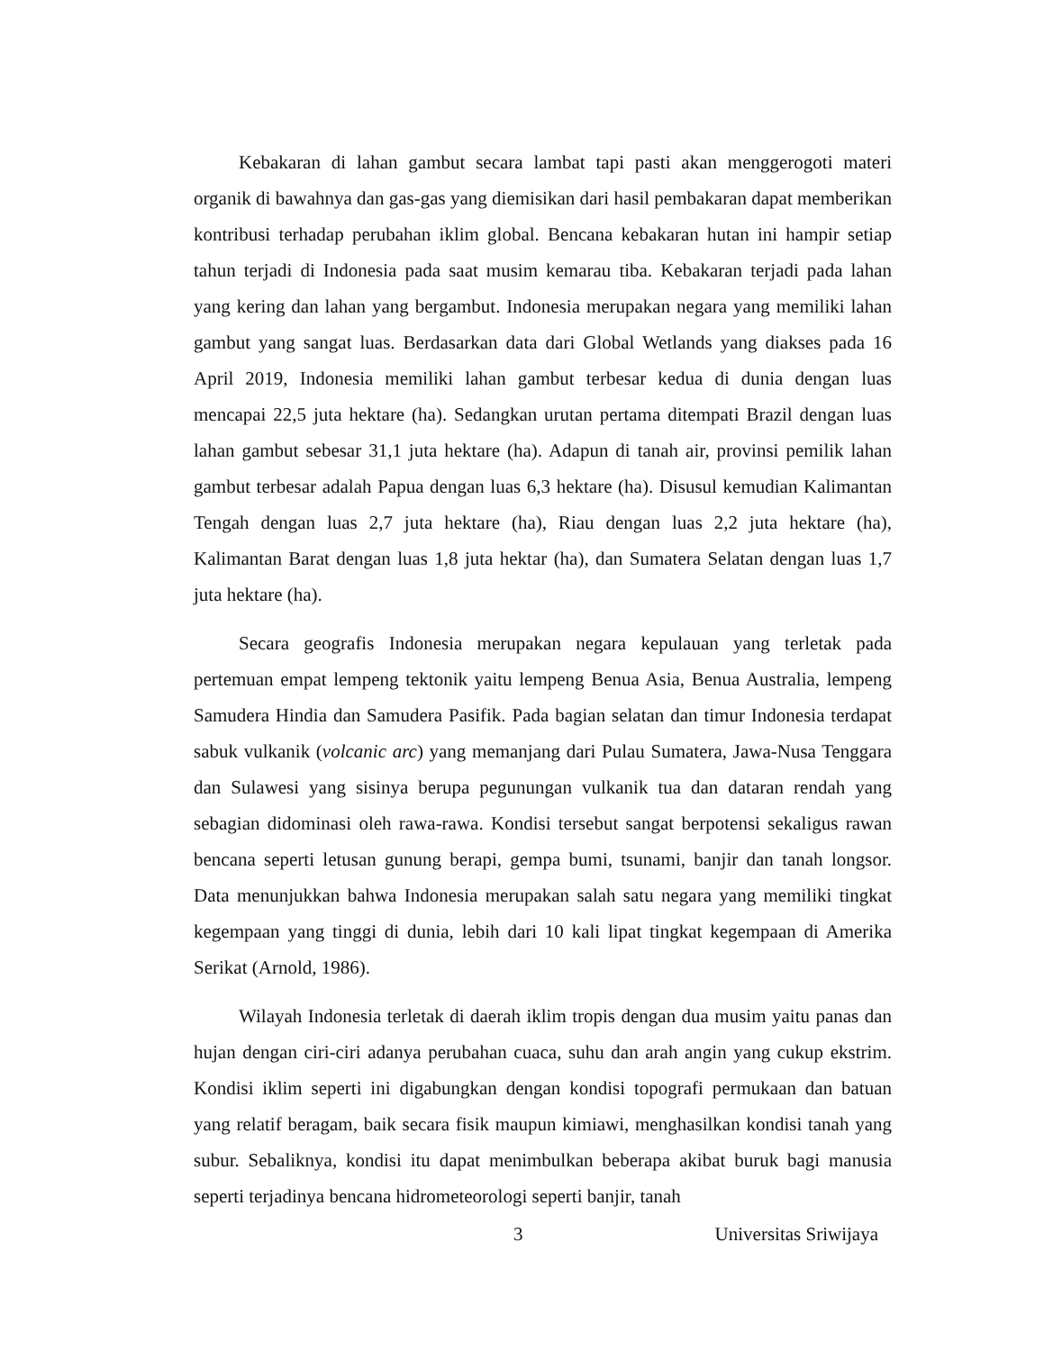Kebakaran di lahan gambut secara lambat tapi pasti akan menggerogoti materi organik di bawahnya dan gas-gas yang diemisikan dari hasil pembakaran dapat memberikan kontribusi terhadap perubahan iklim global. Bencana kebakaran hutan ini hampir setiap tahun terjadi di Indonesia pada saat musim kemarau tiba. Kebakaran terjadi pada lahan yang kering dan lahan yang bergambut. Indonesia merupakan negara yang memiliki lahan gambut yang sangat luas. Berdasarkan data dari Global Wetlands yang diakses pada 16 April 2019, Indonesia memiliki lahan gambut terbesar kedua di dunia dengan luas mencapai 22,5 juta hektare (ha). Sedangkan urutan pertama ditempati Brazil dengan luas lahan gambut sebesar 31,1 juta hektare (ha). Adapun di tanah air, provinsi pemilik lahan gambut terbesar adalah Papua dengan luas 6,3 hektare (ha). Disusul kemudian Kalimantan Tengah dengan luas 2,7 juta hektare (ha), Riau dengan luas 2,2 juta hektare (ha), Kalimantan Barat dengan luas 1,8 juta hektar (ha), dan Sumatera Selatan dengan luas 1,7 juta hektare (ha).
Secara geografis Indonesia merupakan negara kepulauan yang terletak pada pertemuan empat lempeng tektonik yaitu lempeng Benua Asia, Benua Australia, lempeng Samudera Hindia dan Samudera Pasifik. Pada bagian selatan dan timur Indonesia terdapat sabuk vulkanik (volcanic arc) yang memanjang dari Pulau Sumatera, Jawa-Nusa Tenggara dan Sulawesi yang sisinya berupa pegunungan vulkanik tua dan dataran rendah yang sebagian didominasi oleh rawa-rawa. Kondisi tersebut sangat berpotensi sekaligus rawan bencana seperti letusan gunung berapi, gempa bumi, tsunami, banjir dan tanah longsor. Data menunjukkan bahwa Indonesia merupakan salah satu negara yang memiliki tingkat kegempaan yang tinggi di dunia, lebih dari 10 kali lipat tingkat kegempaan di Amerika Serikat (Arnold, 1986).
Wilayah Indonesia terletak di daerah iklim tropis dengan dua musim yaitu panas dan hujan dengan ciri-ciri adanya perubahan cuaca, suhu dan arah angin yang cukup ekstrim. Kondisi iklim seperti ini digabungkan dengan kondisi topografi permukaan dan batuan yang relatif beragam, baik secara fisik maupun kimiawi, menghasilkan kondisi tanah yang subur. Sebaliknya, kondisi itu dapat menimbulkan beberapa akibat buruk bagi manusia seperti terjadinya bencana hidrometeorologi seperti banjir, tanah
3 Universitas Sriwijaya